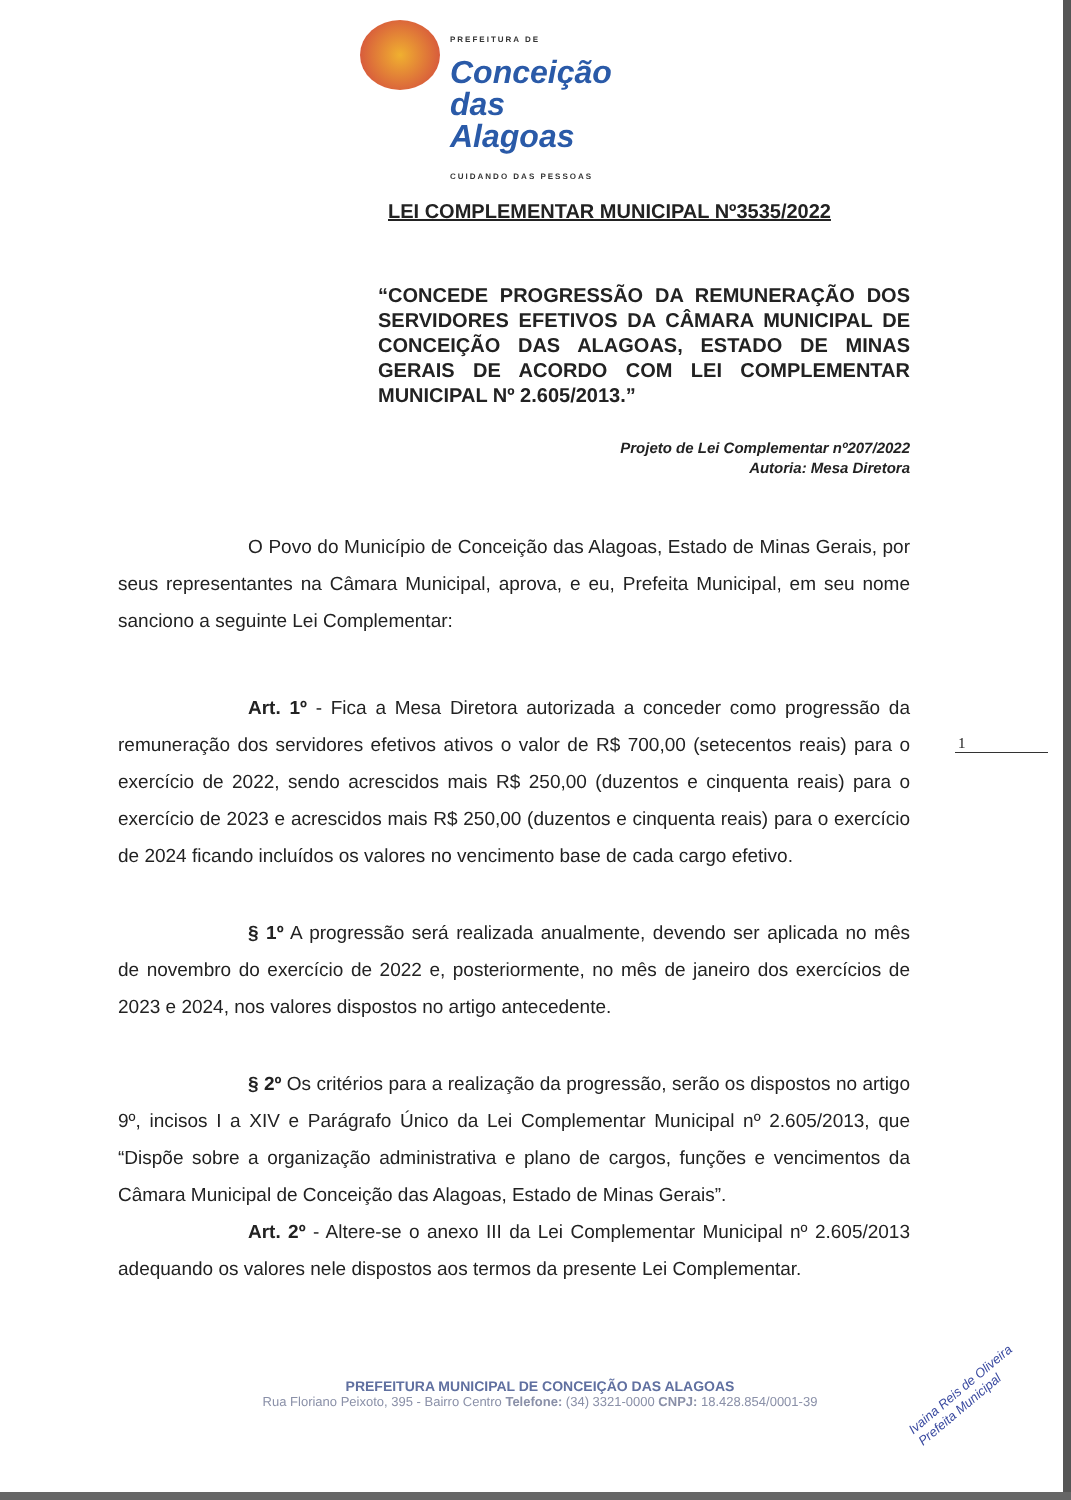PREFEITURA DE
Conceição
das Alagoas
CUIDANDO DAS PESSOAS
LEI COMPLEMENTAR MUNICIPAL Nº3535/2022
“CONCEDE PROGRESSÃO DA REMUNERAÇÃO DOS SERVIDORES EFETIVOS DA CÂMARA MUNICIPAL DE CONCEIÇÃO DAS ALAGOAS, ESTADO DE MINAS GERAIS DE ACORDO COM LEI COMPLEMENTAR MUNICIPAL Nº 2.605/2013.”
Projeto de Lei Complementar nº207/2022
Autoria: Mesa Diretora
O Povo do Município de Conceição das Alagoas, Estado de Minas Gerais, por seus representantes na Câmara Municipal, aprova, e eu, Prefeita Municipal, em seu nome sanciono a seguinte Lei Complementar:
Art. 1º - Fica a Mesa Diretora autorizada a conceder como progressão da remuneração dos servidores efetivos ativos o valor de R$ 700,00 (setecentos reais) para o exercício de 2022, sendo acrescidos mais R$ 250,00 (duzentos e cinquenta reais) para o exercício de 2023 e acrescidos mais R$ 250,00 (duzentos e cinquenta reais) para o exercício de 2024 ficando incluídos os valores no vencimento base de cada cargo efetivo.
§ 1º A progressão será realizada anualmente, devendo ser aplicada no mês de novembro do exercício de 2022 e, posteriormente, no mês de janeiro dos exercícios de 2023 e 2024, nos valores dispostos no artigo antecedente.
§ 2º Os critérios para a realização da progressão, serão os dispostos no artigo 9º, incisos I a XIV e Parágrafo Único da Lei Complementar Municipal nº 2.605/2013, que “Dispõe sobre a organização administrativa e plano de cargos, funções e vencimentos da Câmara Municipal de Conceição das Alagoas, Estado de Minas Gerais”.
Art. 2º - Altere-se o anexo III da Lei Complementar Municipal nº 2.605/2013 adequando os valores nele dispostos aos termos da presente Lei Complementar.
1
PREFEITURA MUNICIPAL DE CONCEIÇÃO DAS ALAGOAS
Rua Floriano Peixoto, 395 - Bairro Centro Telefone: (34) 3321-0000 CNPJ: 18.428.854/0001-39
Ivaina Reis de Oliveira
Prefeita Municipal